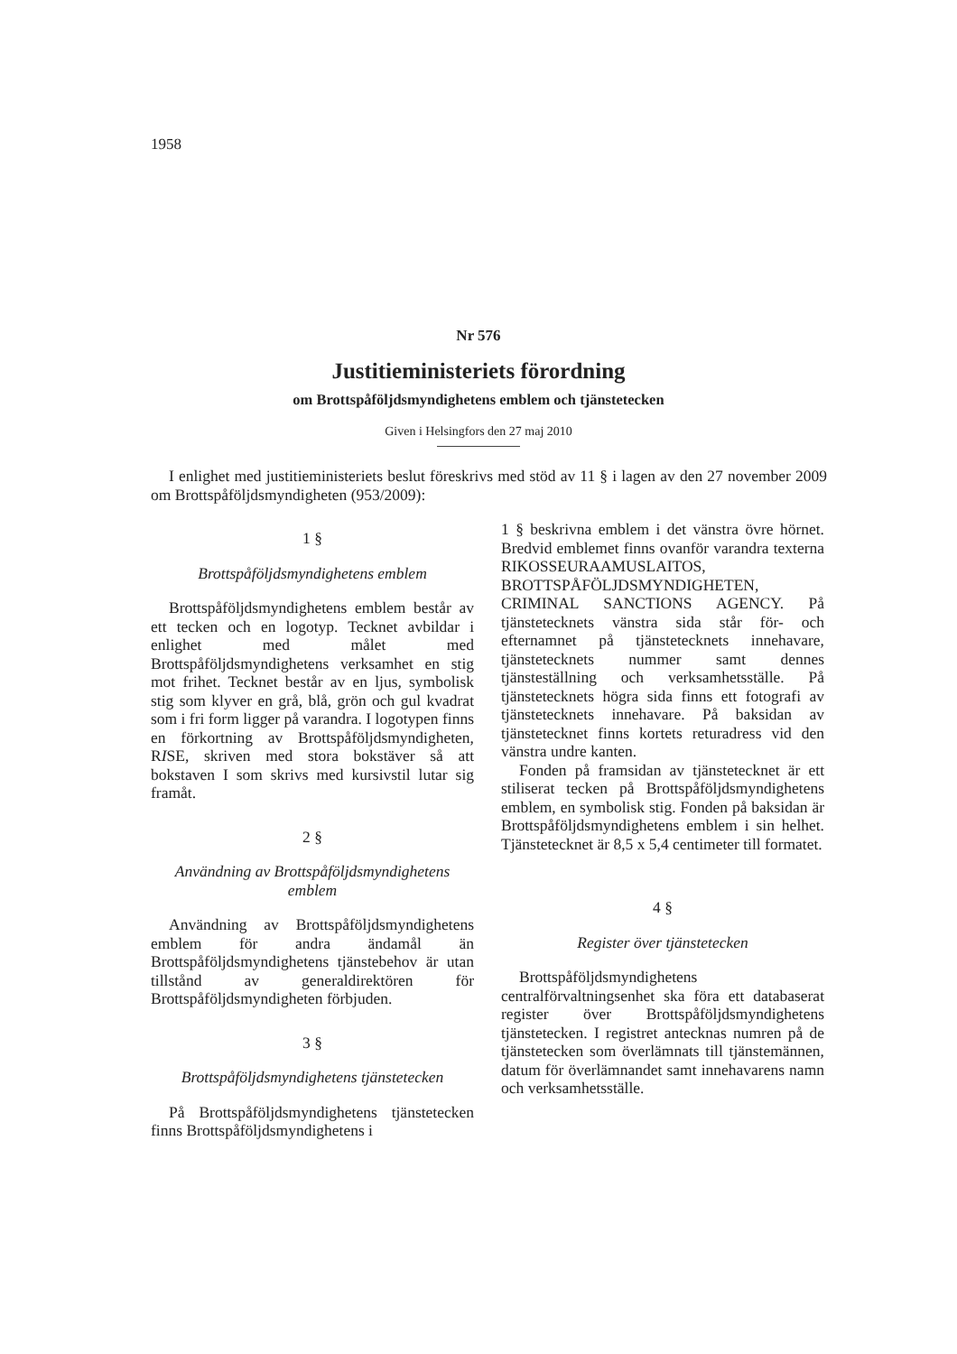1958
Nr 576
Justitieministeriets förordning
om Brottspåföljdsmyndighetens emblem och tjänstetecken
Given i Helsingfors den 27 maj 2010
I enlighet med justitieministeriets beslut föreskrivs med stöd av 11 § i lagen av den 27 november 2009 om Brottspåföljdsmyndigheten (953/2009):
1 §
Brottspåföljdsmyndighetens emblem
Brottspåföljdsmyndighetens emblem består av ett tecken och en logotyp. Tecknet avbildar i enlighet med målet med Brottspåföljdsmyndighetens verksamhet en stig mot frihet. Tecknet består av en ljus, symbolisk stig som klyver en grå, blå, grön och gul kvadrat som i fri form ligger på varandra. I logotypen finns en förkortning av Brottspåföljdsmyndigheten, RISE, skriven med stora bokstäver så att bokstaven I som skrivs med kursivstil lutar sig framåt.
2 §
Användning av Brottspåföljdsmyndighetens emblem
Användning av Brottspåföljdsmyndighetens emblem för andra ändamål än Brottspåföljdsmyndighetens tjänstebehov är utan tillstånd av generaldirektören för Brottspåföljdsmyndigheten förbjuden.
3 §
Brottspåföljdsmyndighetens tjänstetecken
På Brottspåföljdsmyndighetens tjänstetecken finns Brottspåföljdsmyndighetens i
1 § beskrivna emblem i det vänstra övre hörnet. Bredvid emblemet finns ovanför varandra texterna RIKOSSEURAAMUSLAITOS, BROTTSPÅFÖLJDSMYNDIGHETEN, CRIMINAL SANCTIONS AGENCY. På tjänstetecknets vänstra sida står för- och efternamnet på tjänstetecknets innehavare, tjänstetecknets nummer samt dennes tjänsteställning och verksamhetsställe. På tjänstetecknets högra sida finns ett fotografi av tjänstetecknets innehavare. På baksidan av tjänstetecknet finns kortets returadress vid den vänstra undre kanten.
Fonden på framsidan av tjänstetecknet är ett stiliserat tecken på Brottspåföljdsmyndighetens emblem, en symbolisk stig. Fonden på baksidan är Brottspåföljdsmyndighetens emblem i sin helhet. Tjänstetecknet är 8,5 x 5,4 centimeter till formatet.
4 §
Register över tjänstetecken
Brottspåföljdsmyndighetens centralförvaltningsenhet ska föra ett databaserat register över Brottspåföljdsmyndighetens tjänstetecken. I registret antecknas numren på de tjänstetecken som överlämnats till tjänstemännen, datum för överlämnandet samt innehavarens namn och verksamhetsställe.